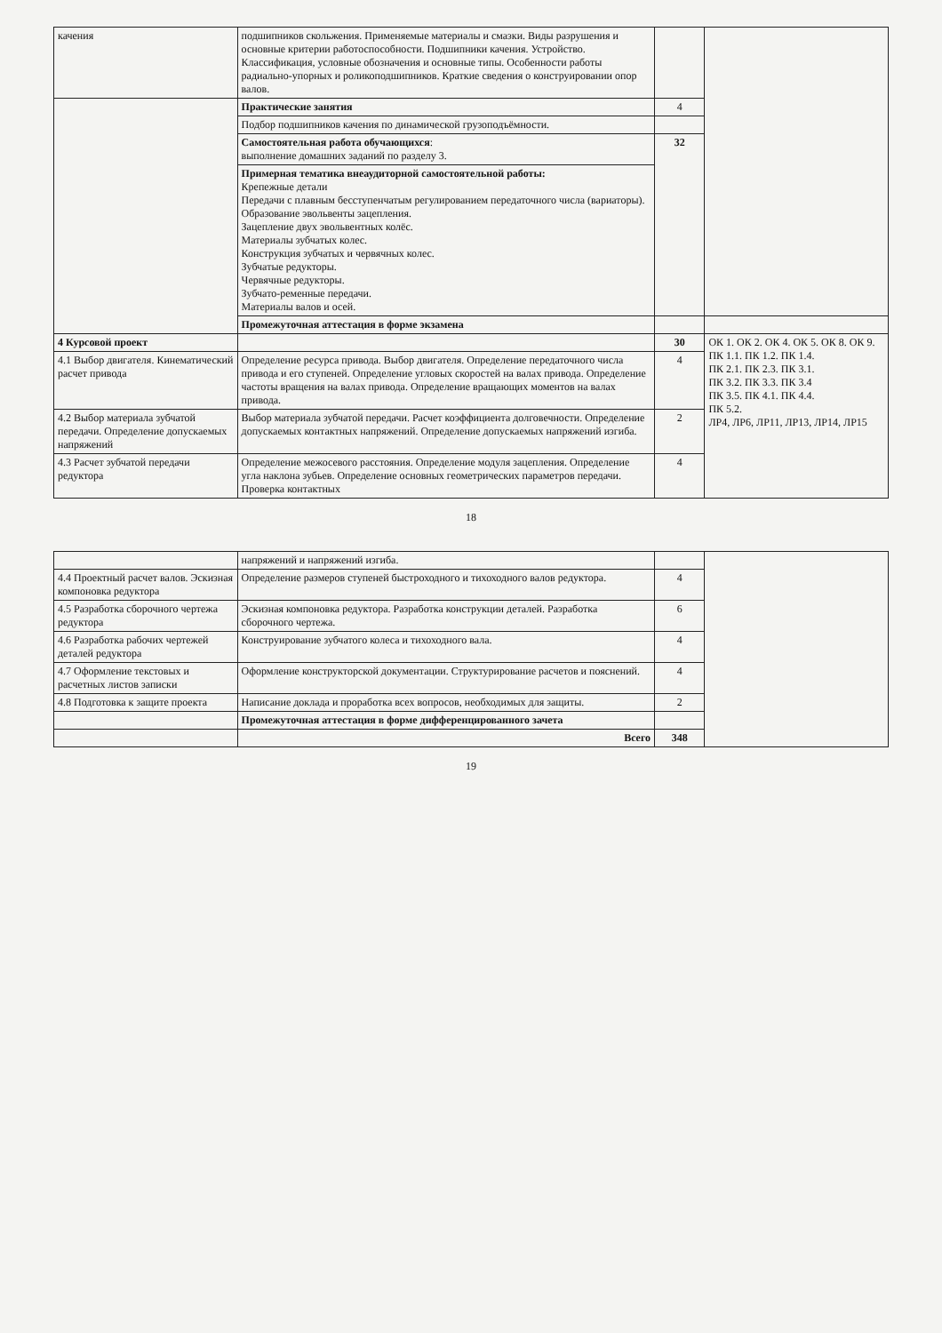| качения | подшипников скольжения. Применяемые материалы и смазки. Виды разрушения и основные критерии работоспособности. Подшипники качения. Устройство. Классификация, условные обозначения и основные типы. Особенности работы радиально-упорных и роликоподшипников. Краткие сведения о конструировании опор валов. | | |
| | Практические занятия | 4 | |
| | Подбор подшипников качения по динамической грузоподъёмности. | | |
| | Самостоятельная работа обучающихся : выполнение домашних заданий по разделу 3. | 32 | |
| | Примерная тематика внеаудиторной самостоятельной работы: Крепежные детали Передачи с плавным бесступенчатым регулированием передаточного числа (вариаторы). Образование эвольвенты зацепления. Зацепление двух эвольвентных колёс. Материалы зубчатых колес. Конструкция зубчатых и червячных колес. Зубчатые редукторы. Червячные редукторы. Зубчато-ременные передачи. Материалы валов и осей. | | |
| | Промежуточная аттестация в форме экзамена | | |
| 4 Курсовой проект | | 30 | ОК 1. ОК 2. ОК 4. ОК 5. ОК 8. ОК 9. ПК 1.1. ПК 1.2. ПК 1.4. ПК 2.1. ПК 2.3. ПК 3.1. ПК 3.2. ПК 3.3. ПК 3.4 ПК 3.5. ПК 4.1. ПК 4.4. ПК 5.2. ЛР4, ЛР6, ЛР11, ЛР13, ЛР14, ЛР15 |
| 4.1 Выбор двигателя. Кинематический расчет привода | Определение ресурса привода. Выбор двигателя. Определение передаточного числа привода и его ступеней. Определение угловых скоростей на валах привода. Определение частоты вращения на валах привода. Определение вращающих моментов на валах привода. | 4 | |
| 4.2 Выбор материала зубчатой передачи. Определение допускаемых напряжений | Выбор материала зубчатой передачи. Расчет коэффициента долговечности. Определение допускаемых контактных напряжений. Определение допускаемых напряжений изгиба. | 2 | |
| 4.3 Расчет зубчатой передачи редуктора | Определение межосевого расстояния. Определение модуля зацепления. Определение угла наклона зубьев. Определение основных геометрических параметров передачи. Проверка контактных | 4 | |
18
| | напряжений и напряжений изгиба. | | |
| 4.4 Проектный расчет валов. Эскизная компоновка редуктора | Определение размеров ступеней быстроходного и тихоходного валов редуктора. | 4 | |
| 4.5 Разработка сборочного чертежа редуктора | Эскизная компоновка редуктора. Разработка конструкции деталей. Разработка сборочного чертежа. | 6 | |
| 4.6 Разработка рабочих чертежей деталей редуктора | Конструирование зубчатого колеса и тихоходного вала. | 4 | |
| 4.7 Оформление текстовых и расчетных листов записки | Оформление конструкторской документации. Структурирование расчетов и пояснений. | 4 | |
| 4.8 Подготовка к защите проекта | Написание доклада и проработка всех вопросов, необходимых для защиты. | 2 | |
| | Промежуточная аттестация в форме дифференцированного зачета | | |
| | Всего | 348 | |
19